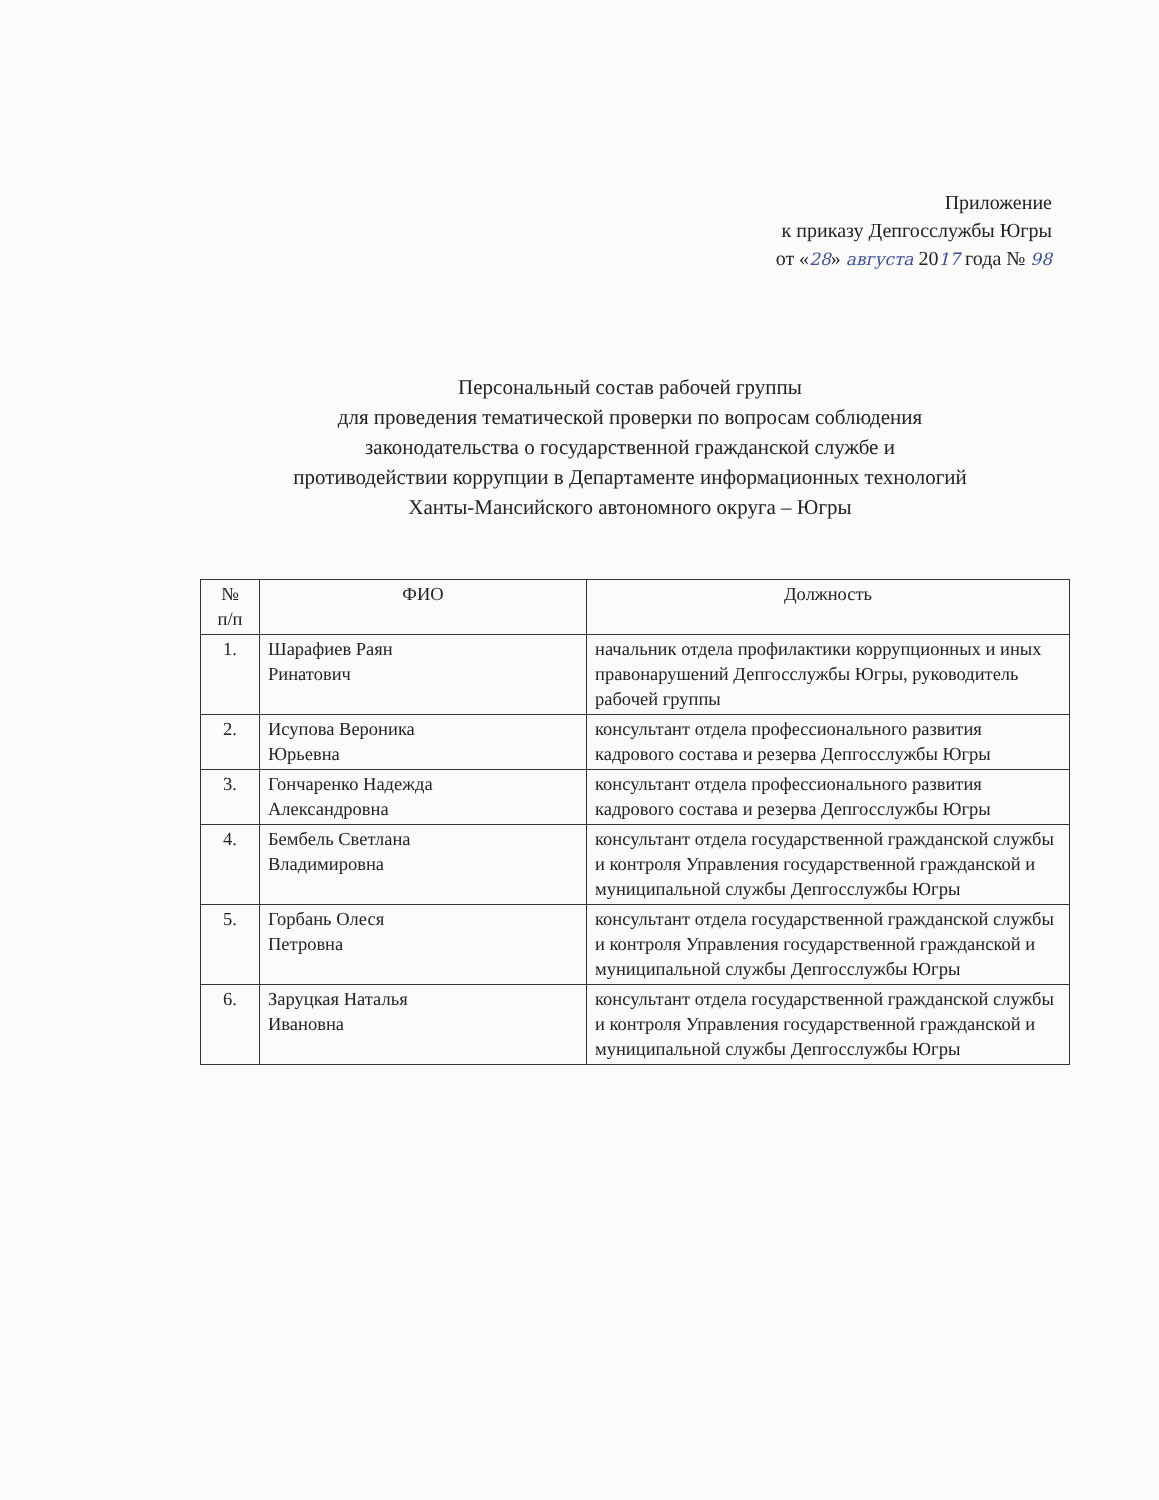Приложение
к приказу Депгосслужбы Югры
от «28» августа 2017 года № 98
Персональный состав рабочей группы
для проведения тематической проверки по вопросам соблюдения
законодательства о государственной гражданской службе и
противодействии коррупции в Департаменте информационных технологий
Ханты-Мансийского автономного округа – Югры
| № п/п | ФИО | Должность |
| --- | --- | --- |
| 1. | Шарафиев Раян Ринатович | начальник отдела профилактики коррупционных и иных правонарушений Депгосслужбы Югры, руководитель рабочей группы |
| 2. | Исупова Вероника Юрьевна | консультант отдела профессионального развития кадрового состава и резерва Депгосслужбы Югры |
| 3. | Гончаренко Надежда Александровна | консультант отдела профессионального развития кадрового состава и резерва Депгосслужбы Югры |
| 4. | Бембель Светлана Владимировна | консультант отдела государственной гражданской службы и контроля Управления государственной гражданской и муниципальной службы Депгосслужбы Югры |
| 5. | Горбань Олеся Петровна | консультант отдела государственной гражданской службы и контроля Управления государственной гражданской и муниципальной службы Депгосслужбы Югры |
| 6. | Заруцкая Наталья Ивановна | консультант отдела государственной гражданской службы и контроля Управления государственной гражданской и муниципальной службы Депгосслужбы Югры |